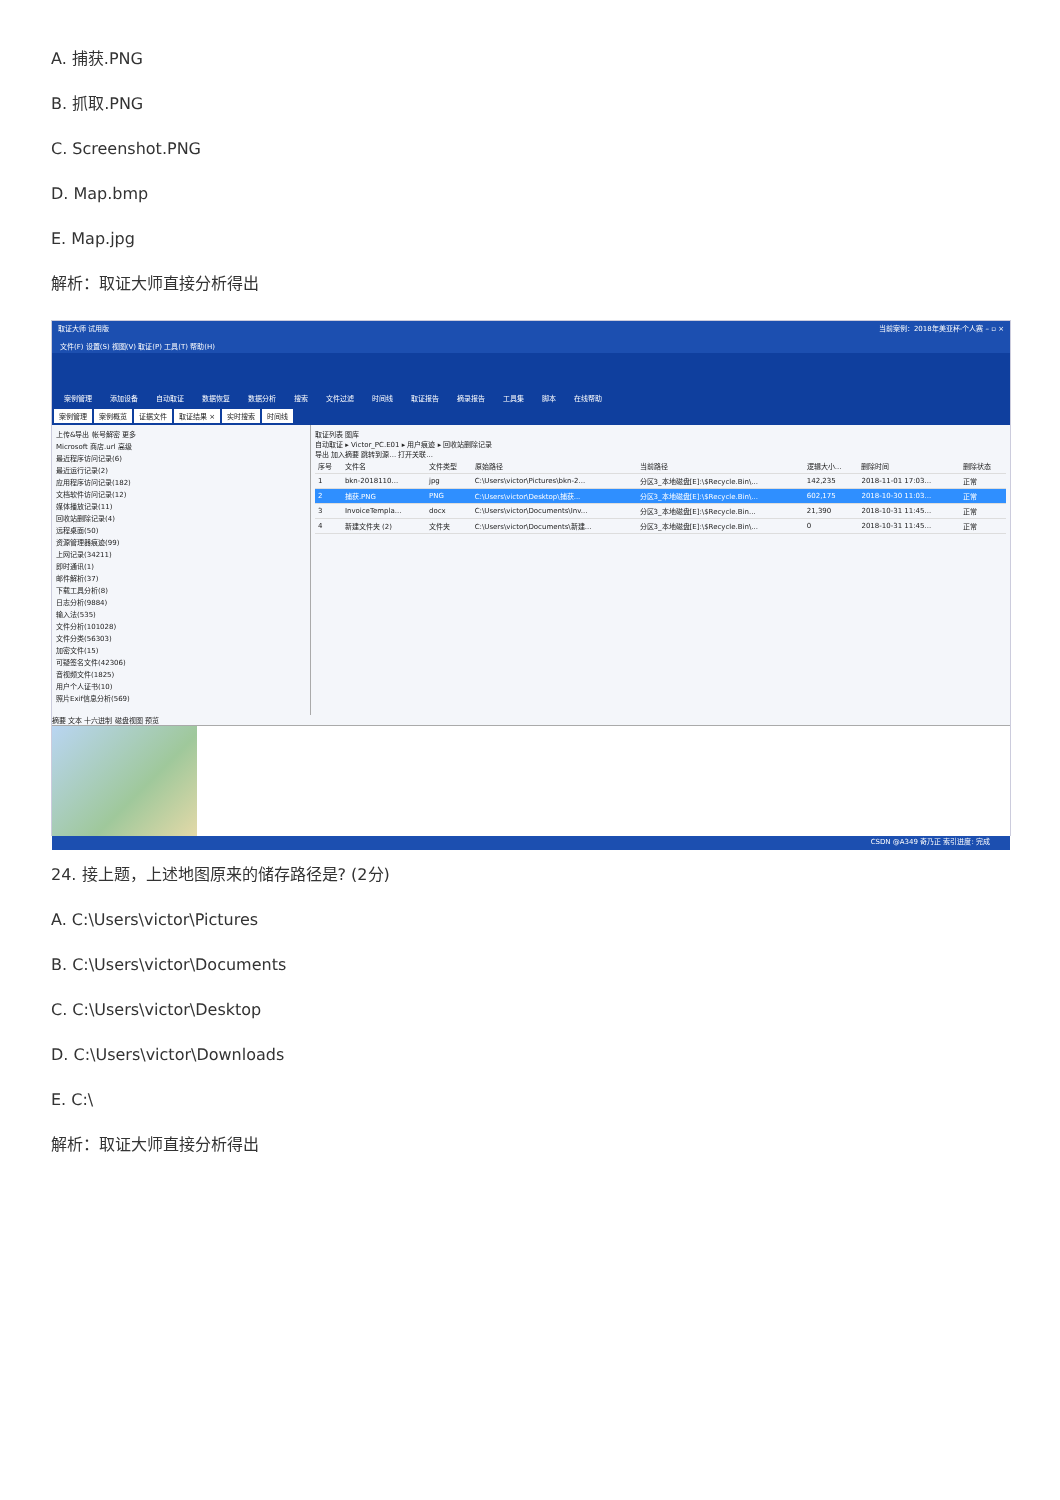A. 捕获.PNG
B. 抓取.PNG
C. Screenshot.PNG
D. Map.bmp
E. Map.jpg
解析：取证大师直接分析得出
取证大师 试用版 当前案例：2018年美亚杯-个人赛 – ▫ ×
文件(F) 设置(S) 视图(V) 取证(P) 工具(T) 帮助(H)
案例管理 添加设备 自动取证 数据恢复 数据分析 搜索 文件过滤 时间线 取证报告 摘录报告 工具集 脚本 在线帮助
案例管理 案例概览 证据文件 取证结果 × 实时搜索 时间线
上传&导出 帐号解密 更多
Microsoft 商店.url 高级
最近程序访问记录(6)
最近运行记录(2)
应用程序访问记录(182)
文档软件访问记录(12)
媒体播放记录(11)
回收站删除记录(4)
远程桌面(50)
资源管理器痕迹(99)
上网记录(34211)
即时通讯(1)
邮件解析(37)
下载工具分析(8)
日志分析(9884)
输入法(535)
文件分析(101028)
文件分类(56303)
加密文件(15)
可疑签名文件(42306)
音视频文件(1825)
用户个人证书(10)
照片Exif信息分析(569)
取证列表 图库
自动取证 ▸ Victor_PC.E01 ▸ 用户痕迹 ▸ 回收站删除记录
导出 加入摘要 跳转到源... 打开关联...
| 序号 | 文件名 | 文件类型 | 原始路径 | 当前路径 | 逻辑大小... | 删除时间 | 删除状态 |
| --- | --- | --- | --- | --- | --- | --- | --- |
| 1 | bkn-2018110... | jpg | C:\Users\victor\Pictures\bkn-2... | 分区3_本地磁盘[E]:\$Recycle.Bin\... | 142,235 | 2018-11-01 17:03... | 正常 |
| 2 | 捕获.PNG | PNG | C:\Users\victor\Desktop\捕获... | 分区3_本地磁盘[E]:\$Recycle.Bin\... | 602,175 | 2018-10-30 11:03... | 正常 |
| 3 | InvoiceTempla... | docx | C:\Users\victor\Documents\Inv... | 分区3_本地磁盘[E]:\$Recycle.Bin... | 21,390 | 2018-10-31 11:45... | 正常 |
| 4 | 新建文件夹 (2) | 文件夹 | C:\Users\victor\Documents\新建... | 分区3_本地磁盘[E]:\$Recycle.Bin\... | 0 | 2018-10-31 11:45... | 正常 |
摘要 文本 十六进制 磁盘视图 预览
CSDN @A349 奇乃正 索引进度: 完成
24. 接上题，上述地图原来的储存路径是? (2分)
A. C:\Users\victor\Pictures
B. C:\Users\victor\Documents
C. C:\Users\victor\Desktop
D. C:\Users\victor\Downloads
E. C:\
解析：取证大师直接分析得出